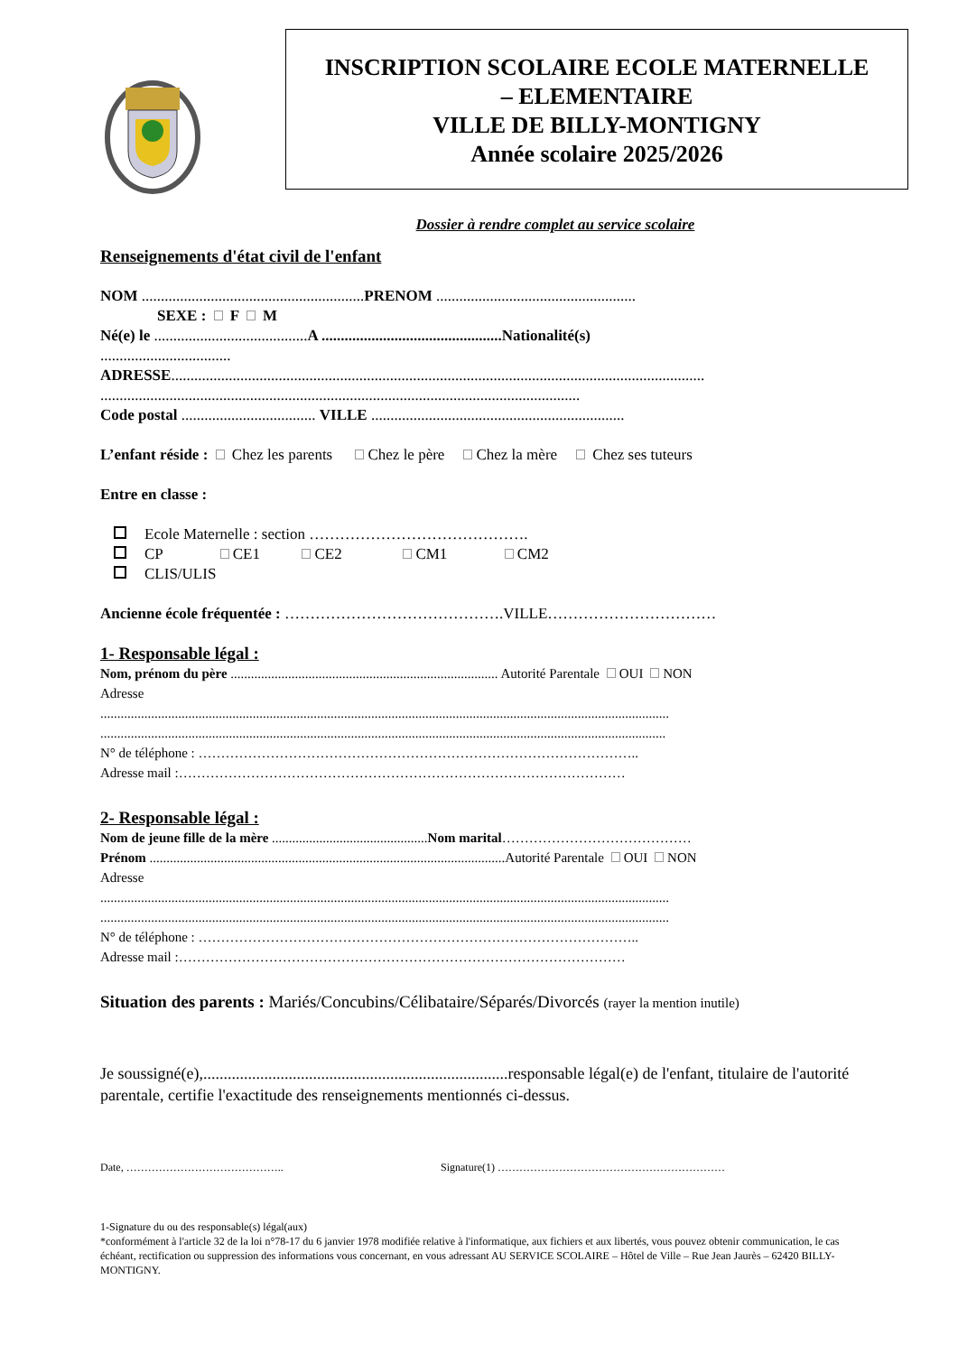INSCRIPTION SCOLAIRE ECOLE MATERNELLE
– ELEMENTAIRE
VILLE DE BILLY-MONTIGNY
Année scolaire 2025/2026
Dossier à rendre complet au service scolaire
Renseignements d'état civil de l'enfant
NOM ..........................................................PRENOM ....................................................
SEXE : F M
Né(e) le ........................................A ...............................................Nationalité(s)
..................................
ADRESSE...........................................................................................................................................
.............................................................................................................................
Code postal ................................... VILLE ..................................................................
L’enfant réside : Chez les parents Chez le père Chez la mère Chez ses tuteurs
Entre en classe :
Ecole Maternelle : section …………………………………….
CP CE1 CE2 CM1 CM2
CLIS/ULIS
Ancienne école fréquentée : …………………………………….VILLE……………………………
1- Responsable légal :
Nom, prénom du père ............................................................................... Autorité Parentale OUI NON
Adresse
........................................................................................................................................................................
.......................................................................................................................................................................
N° de téléphone : ……………………………………………………………………………………..
Adresse mail :………………………………………………………………………………………
2- Responsable légal :
Nom de jeune fille de la mère ..............................................Nom marital……………………………………
Prénom .........................................................................................................Autorité Parentale OUI NON
Adresse
........................................................................................................................................................................
........................................................................................................................................................................
N° de téléphone : ……………………………………………………………………………………..
Adresse mail :………………………………………………………………………………………
Situation des parents : Mariés/Concubins/Célibataire/Séparés/Divorcés (rayer la mention inutile)
Je soussigné(e),...........................................................................responsable légal(e) de l'enfant, titulaire de l'autorité parentale, certifie l'exactitude des renseignements mentionnés ci-dessus.
Date, …………………………………….. Signature(1) ………………………………………………………
1-Signature du ou des responsable(s) légal(aux)
*conformément à l'article 32 de la loi n°78-17 du 6 janvier 1978 modifiée relative à l'informatique, aux fichiers et aux libertés, vous pouvez obtenir communication, le cas échéant, rectification ou suppression des informations vous concernant, en vous adressant AU SERVICE SCOLAIRE – Hôtel de Ville – Rue Jean Jaurès – 62420 BILLY-MONTIGNY.